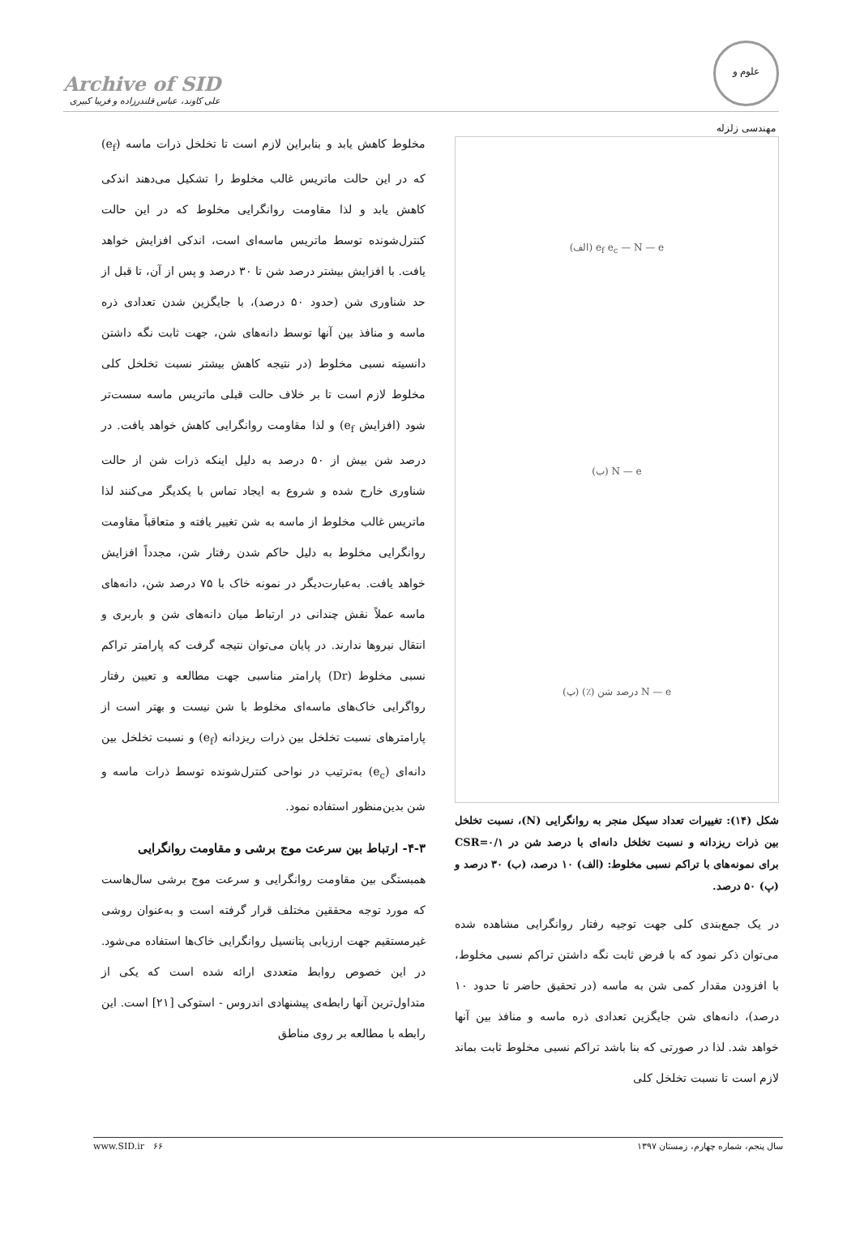Archive of SID
علی کاوند، عباس قلندرزاده و فریبا کبیری
علوم و مهندسی زلزله
e<sub>f</sub> e<sub>c</sub> — N — e (الف)
N — e (ب)
N — e درصد شن (٪) (پ)
شکل (۱۴): تغییرات تعداد سیکل منجر به روانگرایی (N)، نسبت تخلخل بین ذرات ریزدانه و نسبت تخلخل دانه‌ای با درصد شن در CSR=۰/۱ برای نمونه‌های با تراکم نسبی مخلوط: (الف) ۱۰ درصد، (ب) ۳۰ درصد و (پ) ۵۰ درصد.
در یک جمع‌بندی کلی جهت توجیه رفتار روانگرایی مشاهده شده می‌توان ذکر نمود که با فرض ثابت نگه داشتن تراکم نسبی مخلوط، با افزودن مقدار کمی شن به ماسه (در تحقیق حاضر تا حدود ۱۰ درصد)، دانه‌های شن جایگزین تعدادی ذره ماسه و منافذ بین آنها خواهد شد. لذا در صورتی که بنا باشد تراکم نسبی مخلوط ثابت بماند لازم است تا نسبت تخلخل کلی
مخلوط کاهش یابد و بنابراین لازم است تا تخلخل ذرات ماسه (e<sub>f</sub>) که در این حالت ماتریس غالب مخلوط را تشکیل می‌دهند اندکی کاهش یابد و لذا مقاومت روانگرایی مخلوط که در این حالت کنترل‌شونده توسط ماتریس ماسه‌ای است، اندکی افزایش خواهد یافت. با افزایش بیشتر درصد شن تا ۳۰ درصد و پس از آن، تا قبل از حد شناوری شن (حدود ۵۰ درصد)، با جایگزین شدن تعدادی ذره ماسه و منافذ بین آنها توسط دانه‌های شن، جهت ثابت نگه داشتن دانسیته نسبی مخلوط (در نتیجه کاهش بیشتر نسبت تخلخل کلی مخلوط لازم است تا بر خلاف حالت قبلی ماتریس ماسه سست‌تر شود (افزایش e<sub>f</sub>) و لذا مقاومت روانگرایی کاهش خواهد یافت. در درصد شن بیش از ۵۰ درصد به دلیل اینکه ذرات شن از حالت شناوری خارج شده و شروع به ایجاد تماس با یکدیگر می‌کنند لذا ماتریس غالب مخلوط از ماسه به شن تغییر یافته و متعاقباً مقاومت روانگرایی مخلوط به دلیل حاکم شدن رفتار شن، مجدداً افزایش خواهد یافت. به‌عبارت‌دیگر در نمونه خاک با ۷۵ درصد شن، دانه‌های ماسه عملاً نقش چندانی در ارتباط میان دانه‌های شن و باربری و انتقال نیروها ندارند. در پایان می‌توان نتیجه گرفت که پارامتر تراکم نسبی مخلوط (Dr) پارامتر مناسبی جهت مطالعه و تعیین رفتار رواگرایی خاک‌های ماسه‌ای مخلوط با شن نیست و بهتر است از پارامترهای نسبت تخلخل بین ذرات ریزدانه (e<sub>f</sub>) و نسبت تخلخل بین دانه‌ای (e<sub>c</sub>) به‌ترتیب در نواحی کنترل‌شونده توسط ذرات ماسه و شن بدین‌منظور استفاده نمود.
۴-۳- ارتباط بین سرعت موج برشی و مقاومت روانگرایی
همبستگی بین مقاومت روانگرایی و سرعت موج برشی سال‌هاست که مورد توجه محققین مختلف قرار گرفته است و به‌عنوان روشی غیرمستقیم جهت ارزیابی پتانسیل روانگرایی خاک‌ها استفاده می‌شود. در این خصوص روابط متعددی ارائه شده است که یکی از متداول‌ترین آنها رابطه‌ی پیشنهادی اندروس - استوکی [۲۱] است. این رابطه با مطالعه بر روی مناطق
سال پنجم، شماره چهارم، زمستان ۱۳۹۷ ۶۶ www.SID.ir